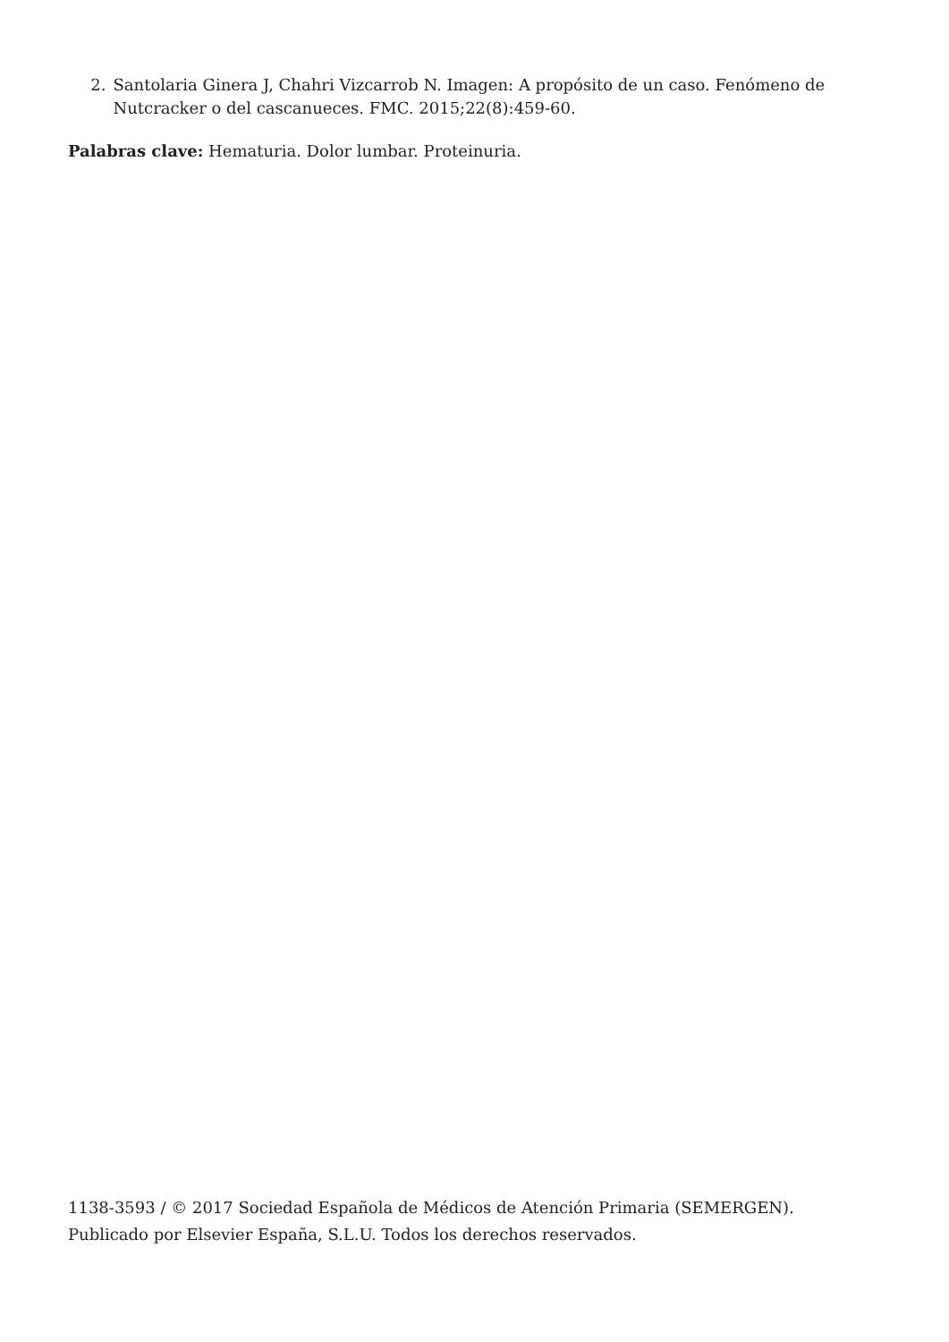2. Santolaria Ginera J, Chahri Vizcarrob N. Imagen: A propósito de un caso. Fenómeno de Nutcracker o del cascanueces. FMC. 2015;22(8):459-60.
Palabras clave: Hematuria. Dolor lumbar. Proteinuria.
1138-3593 / © 2017 Sociedad Española de Médicos de Atención Primaria (SEMERGEN). Publicado por Elsevier España, S.L.U. Todos los derechos reservados.